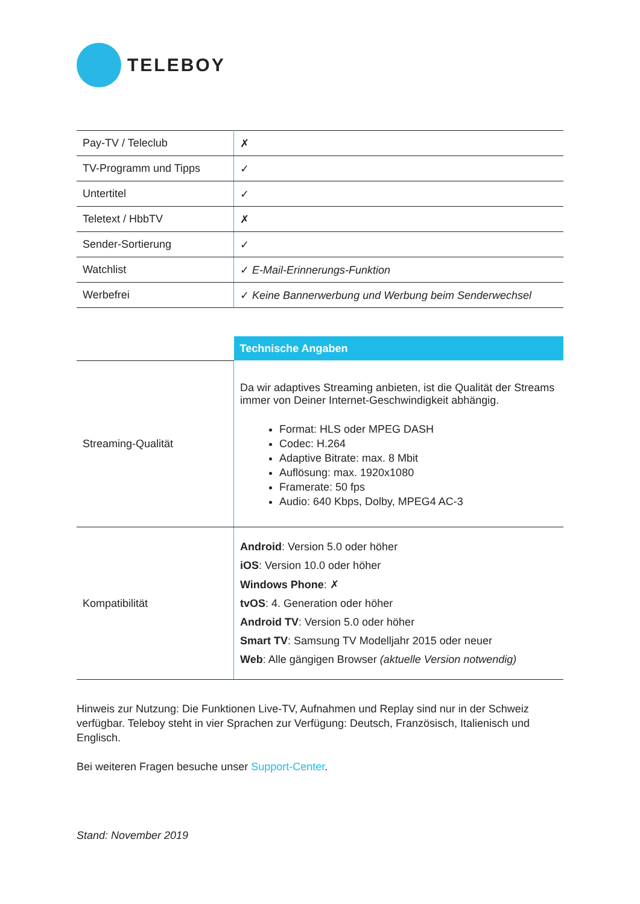TELEBOY
| Pay-TV / Teleclub | ✗ |
| TV-Programm und Tipps | ✓ |
| Untertitel | ✓ |
| Teletext / HbbTV | ✗ |
| Sender-Sortierung | ✓ |
| Watchlist | ✓ E-Mail-Erinnerungs-Funktion |
| Werbefrei | ✓ Keine Bannerwerbung und Werbung beim Senderwechsel |
| | Technische Angaben |
| Streaming-Qualität | Da wir adaptives Streaming anbieten, ist die Qualität der Streams immer von Deiner Internet-Geschwindigkeit abhängig. Format: HLS oder MPEG DASH Codec: H.264 Adaptive Bitrate: max. 8 Mbit Auflösung: max. 1920x1080 Framerate: 50 fps Audio: 640 Kbps, Dolby, MPEG4 AC-3 |
| Kompatibilität | Android : Version 5.0 oder höher iOS : Version 10.0 oder höher Windows Phone : ✗ tvOS : 4. Generation oder höher Android TV : Version 5.0 oder höher Smart TV : Samsung TV Modelljahr 2015 oder neuer Web : Alle gängigen Browser (aktuelle Version notwendig) |
Hinweis zur Nutzung: Die Funktionen Live-TV, Aufnahmen und Replay sind nur in der Schweiz verfügbar. Teleboy steht in vier Sprachen zur Verfügung: Deutsch, Französisch, Italienisch und Englisch.
Bei weiteren Fragen besuche unser Support-Center.
Stand: November 2019